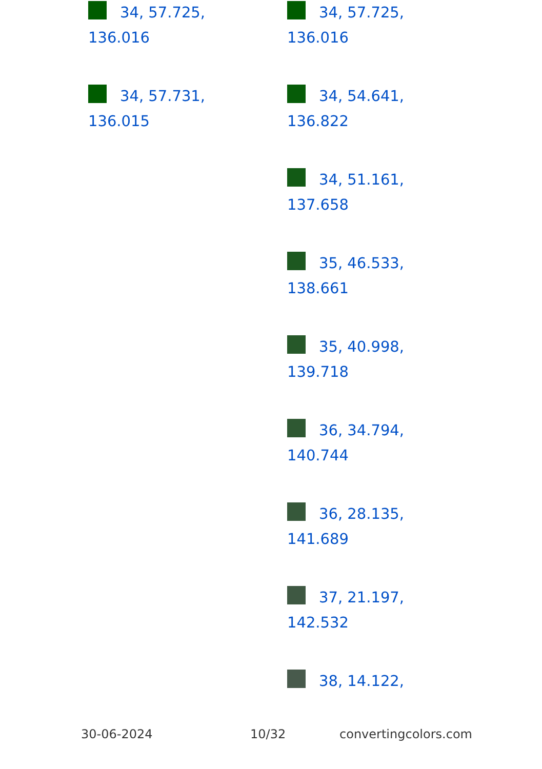34, 57.725, 136.016
34, 57.731, 136.015
34, 57.725, 136.016
34, 54.641, 136.822
34, 51.161, 137.658
35, 46.533, 138.661
35, 40.998, 139.718
36, 34.794, 140.744
36, 28.135, 141.689
37, 21.197, 142.532
38, 14.122,
30-06-2024 10/32 convertingcolors.com